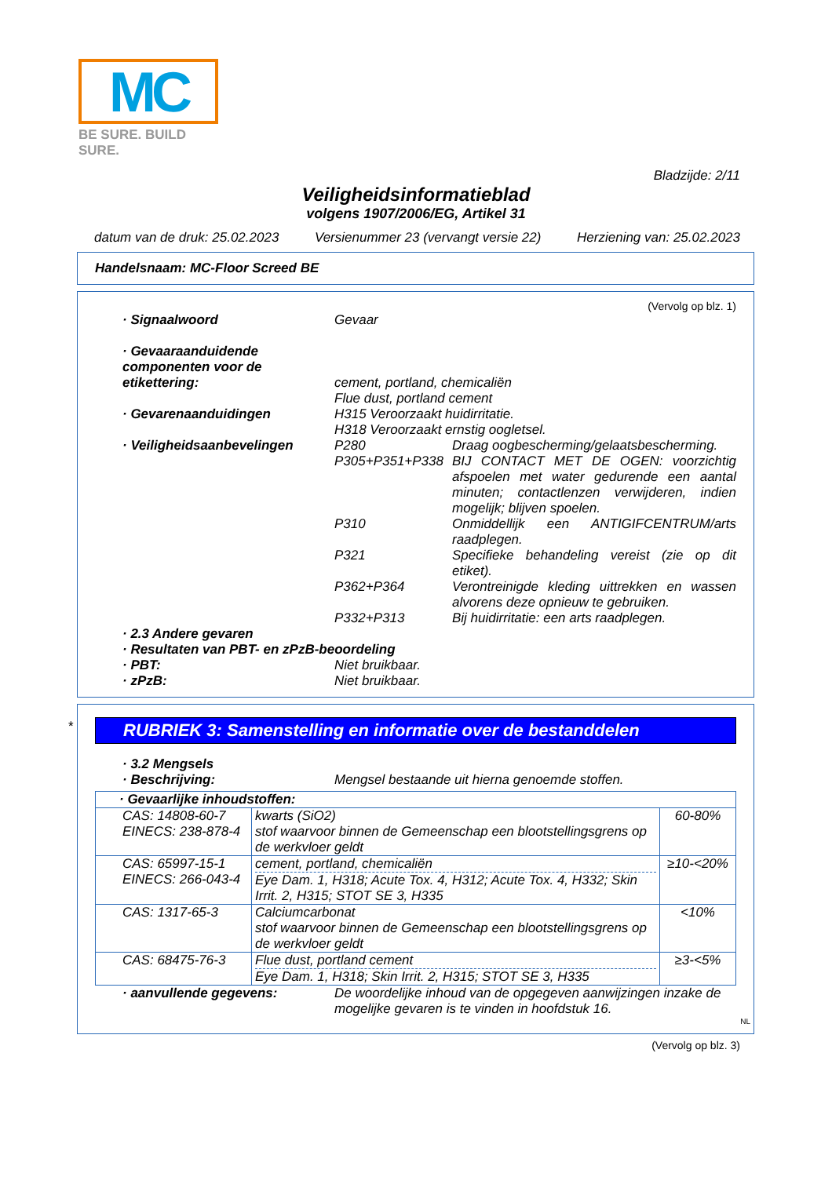MC
BE SURE. BUILD SURE.
Bladzijde: 2/11
Veiligheidsinformatieblad
volgens 1907/2006/EG, Artikel 31
datum van de druk: 25.02.2023 Versienummer 23 (vervangt versie 22) Herziening van: 25.02.2023
Handelsnaam: MC-Floor Screed BE
(Vervolg op blz. 1)
· Signaalwoord Gevaar
· Gevaaraanduidende componenten voor de etikettering:
cement, portland, chemicaliën
Flue dust, portland cement
· Gevarenaanduidingen H315 Veroorzaakt huidirritatie.
H318 Veroorzaakt ernstig oogletsel.
· Veiligheidsaanbevelingen P280 Draag oogbescherming/gelaatsbescherming.
P305+P351+P338 BIJ CONTACT MET DE OGEN: voorzichtig afspoelen met water gedurende een aantal minuten; contactlenzen verwijderen, indien mogelijk; blijven spoelen.
P310 Onmiddellijk een ANTIGIFCENTRUM/arts raadplegen.
P321 Specifieke behandeling vereist (zie op dit etiket).
P362+P364 Verontreinigde kleding uittrekken en wassen alvorens deze opnieuw te gebruiken.
P332+P313 Bij huidirritatie: een arts raadplegen.
· 2.3 Andere gevaren
· Resultaten van PBT- en zPzB-beoordeling
· PBT: Niet bruikbaar.
· zPzB: Niet bruikbaar.
*
RUBRIEK 3: Samenstelling en informatie over de bestanddelen
· 3.2 Mengsels
· Beschrijving: Mengsel bestaande uit hierna genoemde stoffen.
| · Gevaarlijke inhoudstoffen: | | |
| CAS: 14808-60-7 EINECS: 238-878-4 | kwarts (SiO2) stof waarvoor binnen de Gemeenschap een blootstellingsgrens op de werkvloer geldt | 60-80% |
| CAS: 65997-15-1 EINECS: 266-043-4 | cement, portland, chemicaliën Eye Dam. 1, H318; Acute Tox. 4, H312; Acute Tox. 4, H332; Skin Irrit. 2, H315; STOT SE 3, H335 | ≥10-<20% |
| CAS: 1317-65-3 | Calciumcarbonat stof waarvoor binnen de Gemeenschap een blootstellingsgrens op de werkvloer geldt | <10% |
| CAS: 68475-76-3 | Flue dust, portland cement Eye Dam. 1, H318; Skin Irrit. 2, H315; STOT SE 3, H335 | ≥3-<5% |
· aanvullende gegevens: De woordelijke inhoud van de opgegeven aanwijzingen inzake de mogelijke gevaren is te vinden in hoofdstuk 16.
NL
(Vervolg op blz. 3)